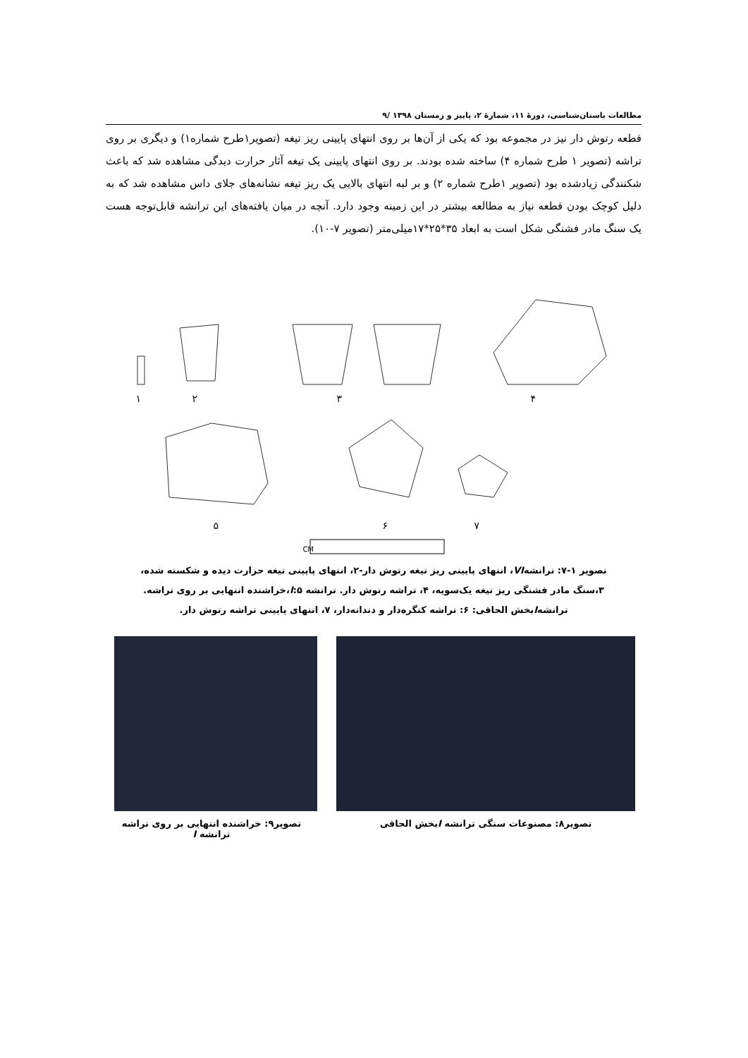مطالعات باستان‌شناسی، دورهٔ ۱۱، شمارهٔ ۲، پاییز و زمستان ۱۳۹۸ /۹
قطعه رتوش دار نیز در مجموعه بود که یکی از آن‌ها بر روی انتهای پایینی ریز تیغه (تصویر۱طرح شماره۱) و دیگری بر روی تراشه (تصویر ۱ طرح شماره ۴) ساخته شده بودند. بر روی انتهای پایینی یک تیغه آثار حرارت دیدگی مشاهده شد که باعث شکنندگی زیادشده بود (تصویر ۱طرح شماره ۲) و بر لبه انتهای بالایی یک ریز تیغه نشانه‌های جلای داس مشاهده شد که به دلیل کوچک بودن قطعه نیاز به مطالعه بیشتر در این زمینه وجود دارد. آنچه در میان یافته‌های این ترانشه قابل‌توجه هست یک سنگ مادر فشنگی شکل است به ابعاد ۳۵*۲۵*۱۷میلی‌متر (تصویر ۷-۱۰).
۱
۲
۳
۴
۵
۶
۷
CM
تصویر ۱-۷: ترانشهVI، انتهای پایینی ریز تیغه رتوش دار-۲، انتهای پایینی تیغه حرارت دیده و شکسته شده،
۳،سنگ مادر فشنگی ریز تیغه یک‌سویه، ۴، تراشه رتوش دار. ترانشه I:۵،خراشنده انتهایی بر روی تراشه.
ترانشهIبخش الحاقی: ۶: تراشه کنگره‌دار و دندانه‌دار، ۷، انتهای پایینی تراشه رتوش دار.
تصویر۸: مصنوعات سنگی ترانشه Iبخش الحاقی
تصویر۹: خراشنده انتهایی بر روی تراشه ترانشه I